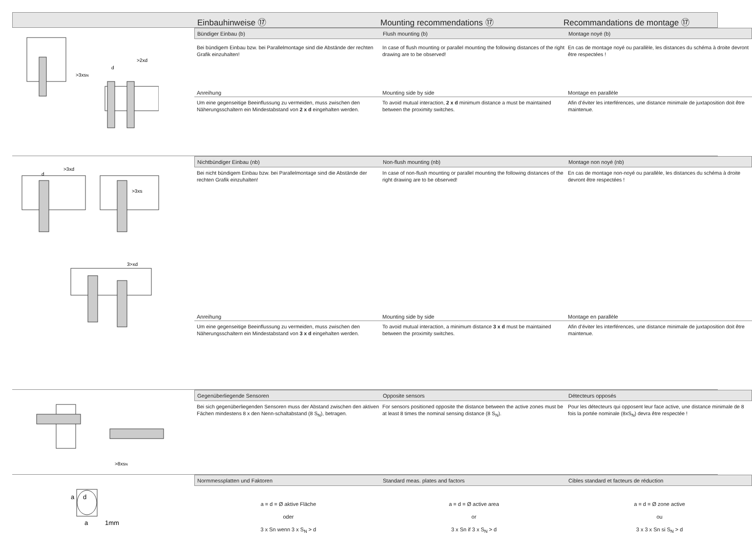Einbauhinweise ⑰ Mounting recommendations ⑰ Recommandations de montage ⑰
>3xsN
>2xd
d
Bündiger Einbau (b) Flush mounting (b) Montage noyé (b)
Bei bündigem Einbau bzw. bei Parallelmontage sind die Abstände der rechten Grafik einzuhalten!
In case of flush mounting or parallel mounting the following distances of the right drawing are to be observed!
En cas de montage noyé ou parallèle, les distances du schéma à droite devront être respectées !
Anreihung Mounting side by side Montage en parallèle
Um eine gegenseitige Beeinflussung zu vermeiden, muss zwischen den Näherungsschaltern ein Mindestabstand von 2 x d eingehalten werden.
To avoid mutual interaction, 2 x d minimum distance a must be maintained between the proximity switches.
Afin d’éviter les interférences, une distance minimale de juxtaposition doit être maintenue.
>3xd
d
>3xs
3>xd
Nichtbündiger Einbau (nb) Non-flush mounting (nb) Montage non noyé (nb)
Bei nicht bündigem Einbau bzw. bei Parallelmontage sind die Abstände der rechten Grafik einzuhalten!
In case of non-flush mounting or parallel mounting the following distances of the right drawing are to be observed!
En cas de montage non-noyé ou parallèle, les distances du schéma à droite devront être respectées !
Anreihung Mounting side by side Montage en parallèle
Um eine gegenseitige Beeinflussung zu vermeiden, muss zwischen den Näherungsschaltern ein Mindestabstand von 3 x d eingehalten werden.
To avoid mutual interaction, a minimum distance 3 x d must be maintained between the proximity switches.
Afin d’éviter les interférences, une distance minimale de juxtaposition doit être maintenue.
>8xsN
Gegenüberliegende Sensoren Opposite sensors Détecteurs opposés
Bei sich gegenüberliegenden Sensoren muss der Abstand zwischen den aktiven Fächen mindestens 8 x den Nenn-schaltabstand (8 S<sub>N</sub>), betragen.
For sensors positioned opposite the distance between the active zones must be at least 8 times the nominal sensing distance (8 S<sub>N</sub>).
Pour les détecteurs qui opposent leur face active, une distance minimale de 8 fois la portée nominale (8xS<sub>N</sub>) devra être respectée !
a
d
a
1mm
Normmessplatten und Faktoren Standard meas. plates and factors Cibles standard et facteurs de réduction
a = d = Ø aktive Fläche
oder
3 x Sn wenn 3 x S<sub>N</sub> > d
a = d = Ø active area
or
3 x Sn if 3 x S<sub>N</sub> > d
a = d = Ø zone active
ou
3 x 3 x Sn si S<sub>N</sub> > d